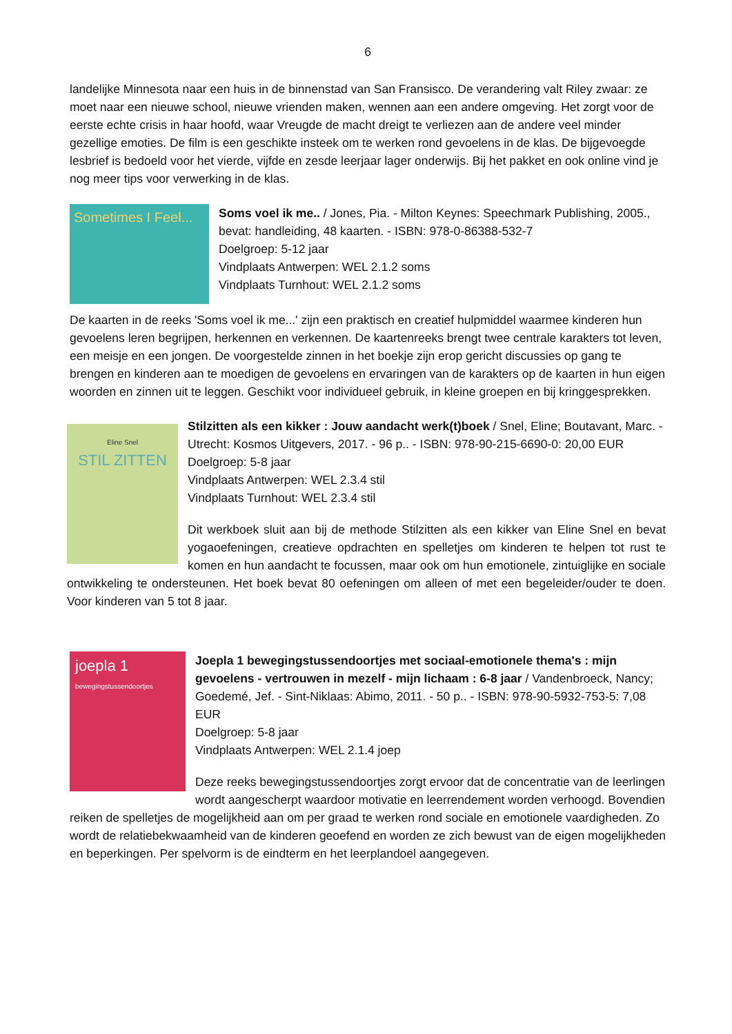6
landelijke Minnesota naar een huis in de binnenstad van San Fransisco. De verandering valt Riley zwaar: ze moet naar een nieuwe school, nieuwe vrienden maken, wennen aan een andere omgeving. Het zorgt voor de eerste echte crisis in haar hoofd, waar Vreugde de macht dreigt te verliezen aan de andere veel minder gezellige emoties. De film is een geschikte insteek om te werken rond gevoelens in de klas. De bijgevoegde lesbrief is bedoeld voor het vierde, vijfde en zesde leerjaar lager onderwijs. Bij het pakket en ook online vind je nog meer tips voor verwerking in de klas.
Sometimes I Feel...
Soms voel ik me.. / Jones, Pia. - Milton Keynes: Speechmark Publishing, 2005., bevat: handleiding, 48 kaarten. - ISBN: 978-0-86388-532-7
Doelgroep: 5-12 jaar
Vindplaats Antwerpen: WEL 2.1.2 soms
Vindplaats Turnhout: WEL 2.1.2 soms
De kaarten in de reeks 'Soms voel ik me...' zijn een praktisch en creatief hulpmiddel waarmee kinderen hun gevoelens leren begrijpen, herkennen en verkennen. De kaartenreeks brengt twee centrale karakters tot leven, een meisje en een jongen. De voorgestelde zinnen in het boekje zijn erop gericht discussies op gang te brengen en kinderen aan te moedigen de gevoelens en ervaringen van de karakters op de kaarten in hun eigen woorden en zinnen uit te leggen. Geschikt voor individueel gebruik, in kleine groepen en bij kringgesprekken.
Eline Snel
STIL ZITTEN
Stilzitten als een kikker : Jouw aandacht werk(t)boek / Snel, Eline; Boutavant, Marc. - Utrecht: Kosmos Uitgevers, 2017. - 96 p.. - ISBN: 978-90-215-6690-0: 20,00 EUR
Doelgroep: 5-8 jaar
Vindplaats Antwerpen: WEL 2.3.4 stil
Vindplaats Turnhout: WEL 2.3.4 stil
Dit werkboek sluit aan bij de methode Stilzitten als een kikker van Eline Snel en bevat yogaoefeningen, creatieve opdrachten en spelletjes om kinderen te helpen tot rust te komen en hun aandacht te focussen, maar ook om hun emotionele, zintuiglijke en sociale ontwikkeling te ondersteunen. Het boek bevat 80 oefeningen om alleen of met een begeleider/ouder te doen. Voor kinderen van 5 tot 8 jaar.
joepla 1
bewegingstussendoortjes
Joepla 1 bewegingstussendoortjes met sociaal-emotionele thema's : mijn gevoelens - vertrouwen in mezelf - mijn lichaam : 6-8 jaar / Vandenbroeck, Nancy; Goedemé, Jef. - Sint-Niklaas: Abimo, 2011. - 50 p.. - ISBN: 978-90-5932-753-5: 7,08 EUR
Doelgroep: 5-8 jaar
Vindplaats Antwerpen: WEL 2.1.4 joep
Deze reeks bewegingstussendoortjes zorgt ervoor dat de concentratie van de leerlingen wordt aangescherpt waardoor motivatie en leerrendement worden verhoogd. Bovendien reiken de spelletjes de mogelijkheid aan om per graad te werken rond sociale en emotionele vaardigheden. Zo wordt de relatiebekwaamheid van de kinderen geoefend en worden ze zich bewust van de eigen mogelijkheden en beperkingen. Per spelvorm is de eindterm en het leerplandoel aangegeven.